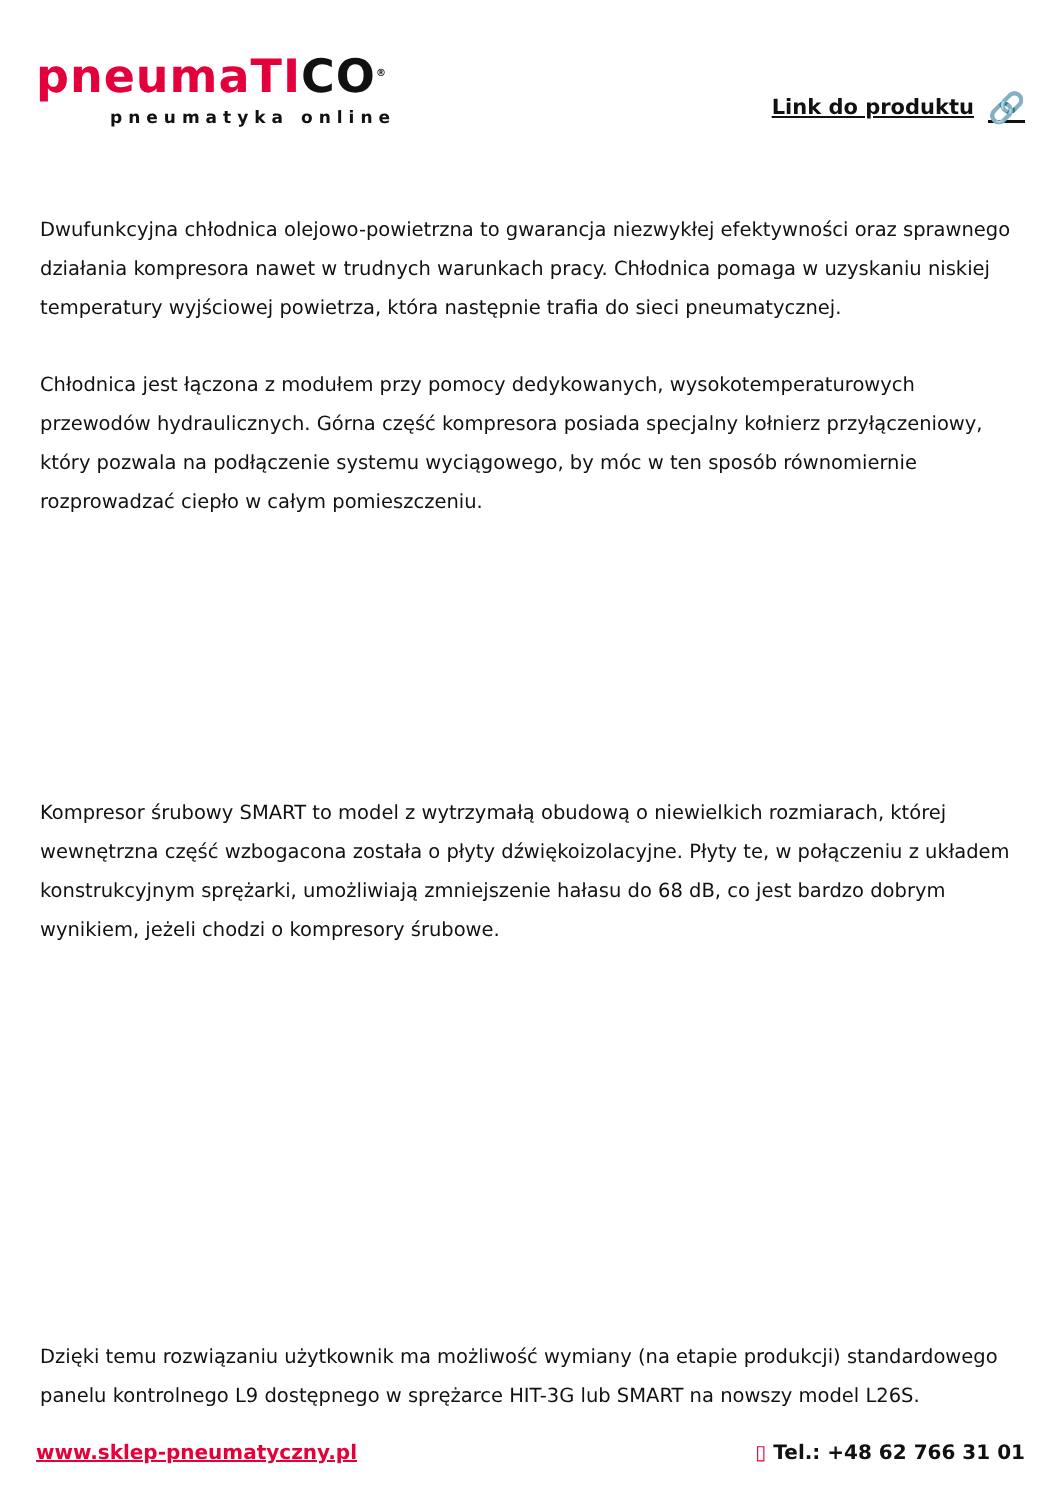pneumaTICO<sup>®</sup>
pneumatyka online
Link do produktu 🔗
Dwufunkcyjna chłodnica olejowo-powietrzna to gwarancja niezwykłej efektywności oraz sprawnego działania kompresora nawet w trudnych warunkach pracy. Chłodnica pomaga w uzyskaniu niskiej temperatury wyjściowej powietrza, która następnie trafia do sieci pneumatycznej.
Chłodnica jest łączona z modułem przy pomocy dedykowanych, wysokotemperaturowych przewodów hydraulicznych. Górna część kompresora posiada specjalny kołnierz przyłączeniowy, który pozwala na podłączenie systemu wyciągowego, by móc w ten sposób równomiernie rozprowadzać ciepło w całym pomieszczeniu.
Kompresor śrubowy SMART to model z wytrzymałą obudową o niewielkich rozmiarach, której wewnętrzna część wzbogacona została o płyty dźwiękoizolacyjne. Płyty te, w połączeniu z układem konstrukcyjnym sprężarki, umożliwiają zmniejszenie hałasu do 68 dB, co jest bardzo dobrym wynikiem, jeżeli chodzi o kompresory śrubowe.
Dzięki temu rozwiązaniu użytkownik ma możliwość wymiany (na etapie produkcji) standardowego panelu kontrolnego L9 dostępnego w sprężarce HIT-3G lub SMART na nowszy model L26S.
www.sklep-pneumatyczny.pl ▯ Tel.: +48 62 766 31 01